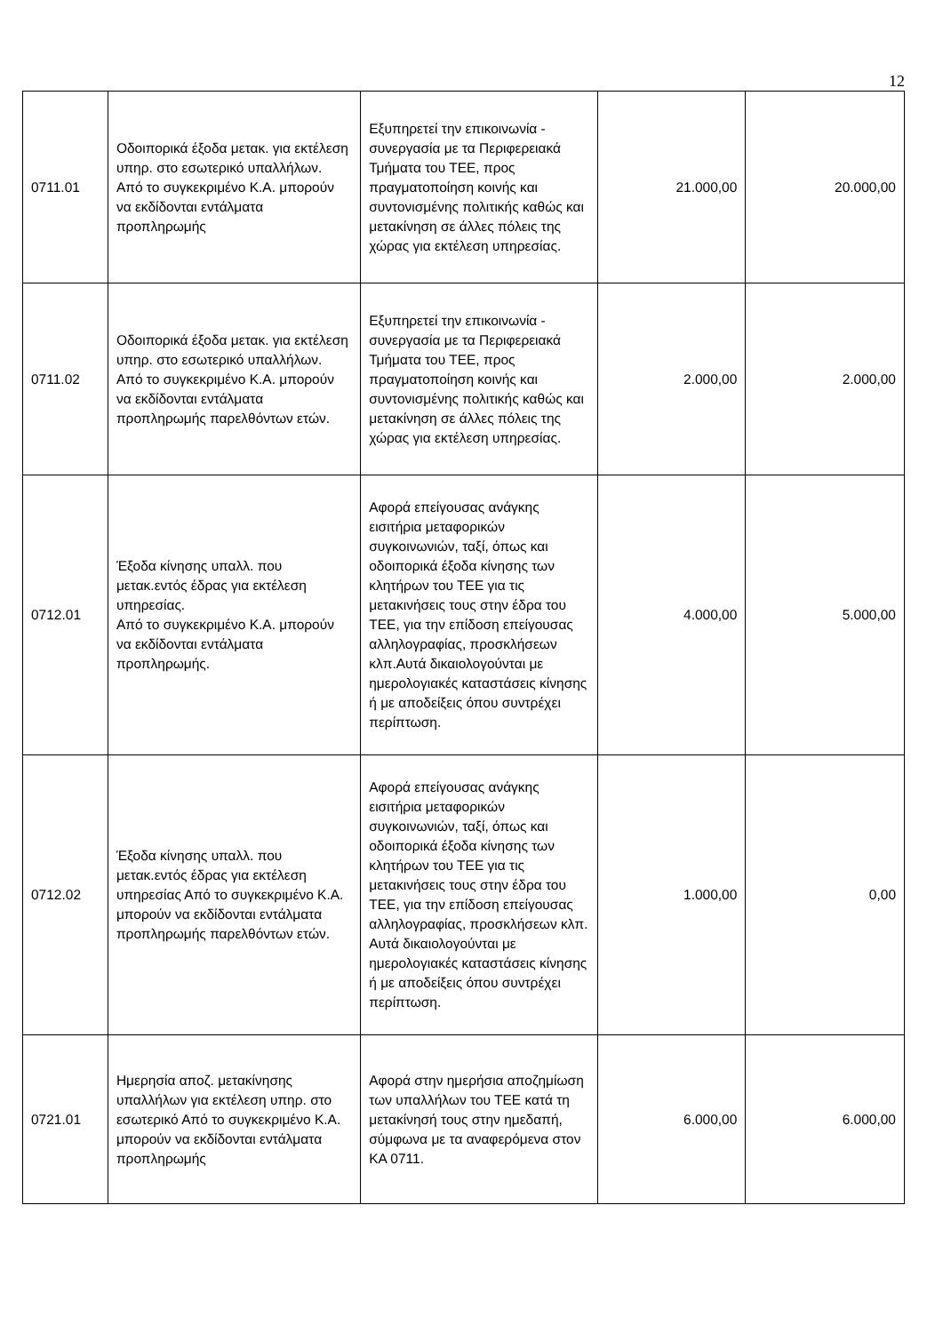12
| 0711.01 | Οδοιπορικά έξοδα μετακ. για εκτέλεση υπηρ. στο εσωτερικό υπαλλήλων. Από το συγκεκριμένο Κ.Α. μπορούν να εκδίδονται εντάλματα προπληρωμής | Εξυπηρετεί την επικοινωνία - συνεργασία με τα Περιφερειακά Τμήματα του ΤΕΕ, προς πραγματοποίηση κοινής και συντονισμένης πολιτικής καθώς και μετακίνηση σε άλλες πόλεις της χώρας για εκτέλεση υπηρεσίας. | 21.000,00 | 20.000,00 |
| 0711.02 | Οδοιπορικά έξοδα μετακ. για εκτέλεση υπηρ. στο εσωτερικό υπαλλήλων. Από το συγκεκριμένο Κ.Α. μπορούν να εκδίδονται εντάλματα προπληρωμής παρελθόντων ετών. | Εξυπηρετεί την επικοινωνία - συνεργασία με τα Περιφερειακά Τμήματα του ΤΕΕ, προς πραγματοποίηση κοινής και συντονισμένης πολιτικής καθώς και μετακίνηση σε άλλες πόλεις της χώρας για εκτέλεση υπηρεσίας. | 2.000,00 | 2.000,00 |
| 0712.01 | Έξοδα κίνησης υπαλλ. που μετακ.εντός έδρας για εκτέλεση υπηρεσίας. Από το συγκεκριμένο Κ.Α. μπορούν να εκδίδονται εντάλματα προπληρωμής. | Αφορά επείγουσας ανάγκης εισιτήρια μεταφορικών συγκοινωνιών, ταξί, όπως και οδοιπορικά έξοδα κίνησης των κλητήρων του ΤΕΕ για τις μετακινήσεις τους στην έδρα του ΤΕΕ, για την επίδοση επείγουσας αλληλογραφίας, προσκλήσεων κλπ.Αυτά δικαιολογούνται με ημερολογιακές καταστάσεις κίνησης ή με αποδείξεις όπου συντρέχει περίπτωση. | 4.000,00 | 5.000,00 |
| 0712.02 | Έξοδα κίνησης υπαλλ. που μετακ.εντός έδρας για εκτέλεση υπηρεσίας Από το συγκεκριμένο Κ.Α. μπορούν να εκδίδονται εντάλματα προπληρωμής παρελθόντων ετών. | Αφορά επείγουσας ανάγκης εισιτήρια μεταφορικών συγκοινωνιών, ταξί, όπως και οδοιπορικά έξοδα κίνησης των κλητήρων του ΤΕΕ για τις μετακινήσεις τους στην έδρα του ΤΕΕ, για την επίδοση επείγουσας αλληλογραφίας, προσκλήσεων κλπ. Αυτά δικαιολογούνται με ημερολογιακές καταστάσεις κίνησης ή με αποδείξεις όπου συντρέχει περίπτωση. | 1.000,00 | 0,00 |
| 0721.01 | Ημερησία αποζ. μετακίνησης υπαλλήλων για εκτέλεση υπηρ. στο εσωτερικό Από το συγκεκριμένο Κ.Α. μπορούν να εκδίδονται εντάλματα προπληρωμής | Αφορά στην ημερήσια αποζημίωση των υπαλλήλων του ΤΕΕ κατά τη μετακίνησή τους στην ημεδαπή, σύμφωνα με τα αναφερόμενα στον ΚΑ 0711. | 6.000,00 | 6.000,00 |